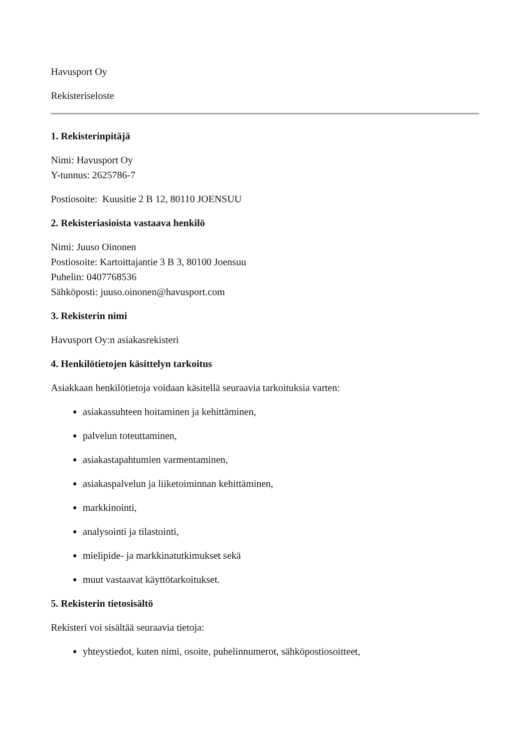Havusport Oy
Rekisteriseloste
1. Rekisterinpitäjä
Nimi: Havusport Oy
Y-tunnus: 2625786-7
Postiosoite: Kuusitie 2 B 12, 80110 JOENSUU
2. Rekisteriasioista vastaava henkilö
Nimi: Juuso Oinonen
Postiosoite: Kartoittajantie 3 B 3, 80100 Joensuu
Puhelin: 0407768536
Sähköposti: juuso.oinonen@havusport.com
3. Rekisterin nimi
Havusport Oy:n asiakasrekisteri
4. Henkilötietojen käsittelyn tarkoitus
Asiakkaan henkilötietoja voidaan käsitellä seuraavia tarkoituksia varten:
asiakassuhteen hoitaminen ja kehittäminen,
palvelun toteuttaminen,
asiakastapahtumien varmentaminen,
asiakaspalvelun ja liiketoiminnan kehittäminen,
markkinointi,
analysointi ja tilastointi,
mielipide- ja markkinatutkimukset sekä
muut vastaavat käyttötarkoitukset.
5. Rekisterin tietosisältö
Rekisteri voi sisältää seuraavia tietoja:
yhteystiedot, kuten nimi, osoite, puhelinnumerot, sähköpostiosoitteet,